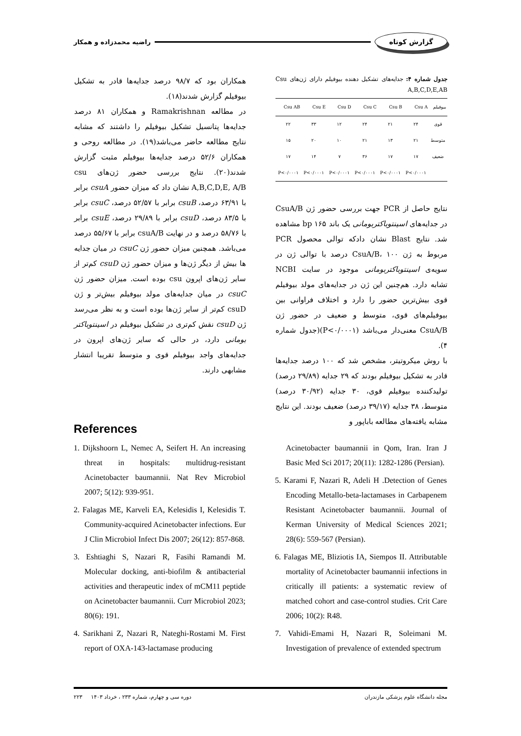گزارش کوتاه راضیه محمدزاده و همکار
جدول شماره ۴: جدایه‌های تشکیل دهنده بیوفیلم دارای ژن‌های Csu A,B,C,D,E,AB
| بیوفیلم | Csu A | Csu B | Csu C | Csu D | Csu E | Csu AB |
| --- | --- | --- | --- | --- | --- | --- |
| قوی | ۲۴ | ۲۱ | ۲۴ | ۱۲ | ۳۳ | ۲۲ |
| متوسط | ۲۱ | ۱۳ | ۲۱ | ۱۰ | ۲۰ | ۱۵ |
| ضعیف | ۱۷ | ۱۷ | ۳۶ | ۷ | ۱۴ | ۱۷ |
| | P<۰/۰۰۰۱ | P<۰/۰۰۰۱ | P<۰/۰۰۰۱ | P<۰/۰۰۰۱ | P<۰/۰۰۰۱ | P<۰/۰۰۰۱ |
نتایج حاصل از PCR جهت بررسی حضور ژن CsuA/B در جدایه‌های اسینتوباکتربومانی یک باند bp ۱۶۵ مشاهده شد. نتایج Blast نشان دادکه توالی محصول PCR مربوط به ژن CsuA/B، ۱۰۰ درصد با توالی ژن در سویه‌ی اسینتوباکتربومانی موجود در سایت NCBI تشابه دارد. هم‌چنین این ژن در جدایه‌های مولد بیوفیلم قوی بیش‌ترین حضور را دارد و اختلاف فراوانی بین بیوفیلم‌های قوی، متوسط و ضعیف در حضور ژن CsuA/B معنی‌دار می‌باشد (P<۰/۰۰۰۱)(جدول شماره ۴).
با روش میکروتیتر، مشخص شد که ۱۰۰ درصد جدایه‌ها قادر به تشکیل بیوفیلم بودند که ۲۹ جدایه (۲۹/۸۹ درصد) تولیدکننده بیوفیلم قوی، ۳۰ جدایه (۳۰/۹۲ درصد) متوسط، ۳۸ جدایه (۳۹/۱۷ درصد) ضعیف بودند. این نتایج مشابه یافته‌های مطالعه باباپور و
همکاران بود که ۹۸/۷ درصد جدایه‌ها قادر به تشکیل بیوفیلم گزارش شدند(۱۸).
در مطالعه Ramakrishnan و همکاران ۸۱ درصد جدایه‌ها پتانسیل تشکیل بیوفیلم را داشتند که مشابه نتایج مطالعه حاضر می‌باشد(۱۹). در مطالعه روحی و همکاران ۵۲/۶ درصد جدایه‌ها بیوفیلم مثبت گزارش شدند(۲۰). نتایج بررسی حضور ژن‌های csu A,B,C,D,E, A/B نشان داد که میزان حضور csuA برابر با ۶۳/۹۱ درصد، csuB برابر با ۵۲/۵۷ درصد، csuC برابر با ۸۳/۵ درصد، csuD برابر با ۲۹/۸۹ درصد، csuE برابر با ۵۸/۷۶ درصد و در نهایت csuA/B برابر با ۵۵/۶۷ درصد می‌باشد. همچنین میزان حضور ژن csuC در میان جدایه ها بیش از دیگر ژن‌ها و میزان حضور ژن csuD کم‌تر از سایر ژن‌های اپرون csu بوده است. میزان حضور ژن csuC در میان جدایه‌های مولد بیوفیلم بیش‌تر و ژن csuD کم‌تر از سایر ژن‌ها بوده است و به نظر می‌رسد ژن csuD نقش کم‌تری در تشکیل بیوفیلم در اسینتوباکتر بومانی دارد، در حالی که سایر ژن‌های اپرون در جدایه‌های واجد بیوفیلم قوی و متوسط تقریبا انتشار مشابهی دارند.
References
1. Dijkshoorn L, Nemec A, Seifert H. An increasing threat in hospitals: multidrug-resistant Acinetobacter baumannii. Nat Rev Microbiol 2007; 5(12): 939-951.
2. Falagas ME, Karveli EA, Kelesidis I, Kelesidis T. Community-acquired Acinetobacter infections. Eur J Clin Microbiol Infect Dis 2007; 26(12): 857-868.
3. Eshtiaghi S, Nazari R, Fasihi Ramandi M. Molecular docking, anti-biofilm & antibacterial activities and therapeutic index of mCM11 peptide on Acinetobacter baumannii. Curr Microbiol 2023; 80(6): 191.
4. Sarikhani Z, Nazari R, Nateghi-Rostami M. First report of OXA-143-lactamase producing
Acinetobacter baumannii in Qom, Iran. Iran J Basic Med Sci 2017; 20(11): 1282-1286 (Persian).
5. Karami F, Nazari R, Adeli H .Detection of Genes Encoding Metallo-beta-lactamases in Carbapenem Resistant Acinetobacter baumannii. Journal of Kerman University of Medical Sciences 2021; 28(6): 559-567 (Persian).
6. Falagas ME, Bliziotis IA, Siempos II. Attributable mortality of Acinetobacter baumannii infections in critically ill patients: a systematic review of matched cohort and case-control studies. Crit Care 2006; 10(2): R48.
7. Vahidi-Emami H, Nazari R, Soleimani M. Investigation of prevalence of extended spectrum
مجله دانشگاه علوم پزشکی مازندران دوره سی و چهارم، شماره ۲۳۳ ، خرداد ۱۴۰۳ ۲۲۳